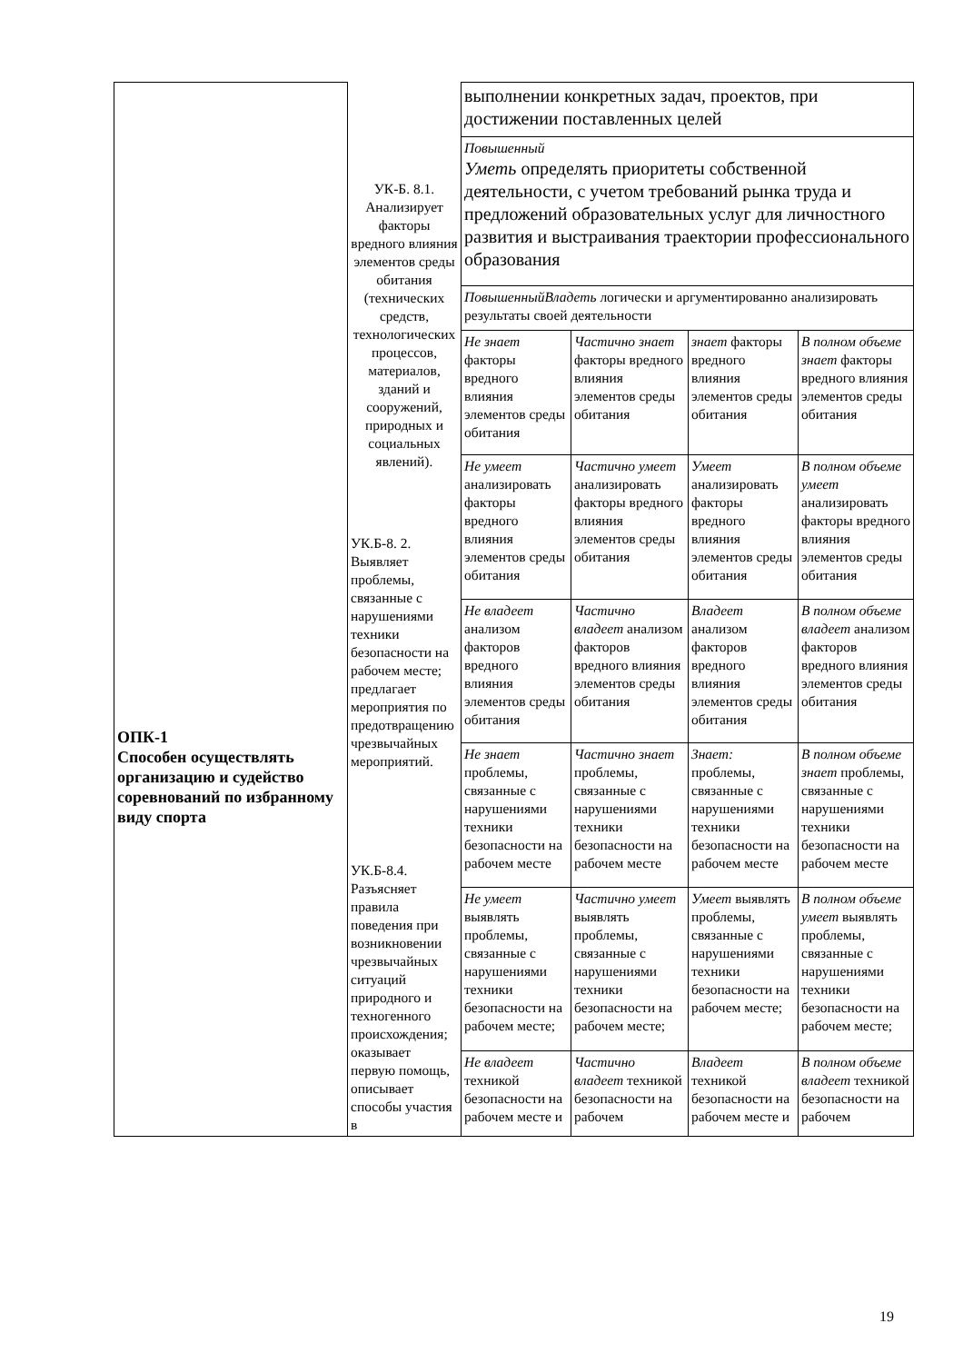| ОПК-1 Способен осуществлять организацию и судейство соревнований по избранному виду спорта | УК-Б. 8.1. Анализирует факторы вредного влияния элементов среды обитания (технических средств, технологических процессов, материалов, зданий и сооружений, природных и социальных явлений). УК.Б-8. 2. Выявляет проблемы, связанные с нарушениями техники безопасности на рабочем месте; предлагает мероприятия по предотвращению чрезвычайных мероприятий. УК.Б-8.4. Разъясняет правила поведения при возникновении чрезвычайных ситуаций природного и техногенного происхождения; оказывает первую помощь, описывает способы участия в | выполнении конкретных задач, проектов, при достижении поставленных целей | | | |
| | | Повышенный Уметь определять приоритеты собственной деятельности, с учетом требований рынка труда и предложений образовательных услуг для личностного развития и выстраивания траектории профессионального образования | | | |
| | | ПовышенныйВладеть логически и аргументированно анализировать результаты своей деятельности | | | |
| | | Не знает факторы вредного влияния элементов среды обитания | Частично знает факторы вредного влияния элементов среды обитания | знает факторы вредного влияния элементов среды обитания | В полном объеме знает факторы вредного влияния элементов среды обитания |
| | | Не умеет анализировать факторы вредного влияния элементов среды обитания | Частично умеет анализировать факторы вредного влияния элементов среды обитания | Умеет анализировать факторы вредного влияния элементов среды обитания | В полном объеме умеет анализировать факторы вредного влияния элементов среды обитания |
| | | Не владеет анализом факторов вредного влияния элементов среды обитания | Частично владеет анализом факторов вредного влияния элементов среды обитания | Владеет анализом факторов вредного влияния элементов среды обитания | В полном объеме владеет анализом факторов вредного влияния элементов среды обитания |
| | | Не знает проблемы, связанные с нарушениями техники безопасности на рабочем месте | Частично знает проблемы, связанные с нарушениями техники безопасности на рабочем месте | Знает: проблемы, связанные с нарушениями техники безопасности на рабочем месте | В полном объеме знает проблемы, связанные с нарушениями техники безопасности на рабочем месте |
| | | Не умеет выявлять проблемы, связанные с нарушениями техники безопасности на рабочем месте; | Частично умеет выявлять проблемы, связанные с нарушениями техники безопасности на рабочем месте; | Умеет выявлять проблемы, связанные с нарушениями техники безопасности на рабочем месте; | В полном объеме умеет выявлять проблемы, связанные с нарушениями техники безопасности на рабочем месте; |
| | | Не владеет техникой безопасности на рабочем месте и | Частично владеет техникой безопасности на рабочем | Владеет техникой безопасности на рабочем месте и | В полном объеме владеет техникой безопасности на рабочем |
19